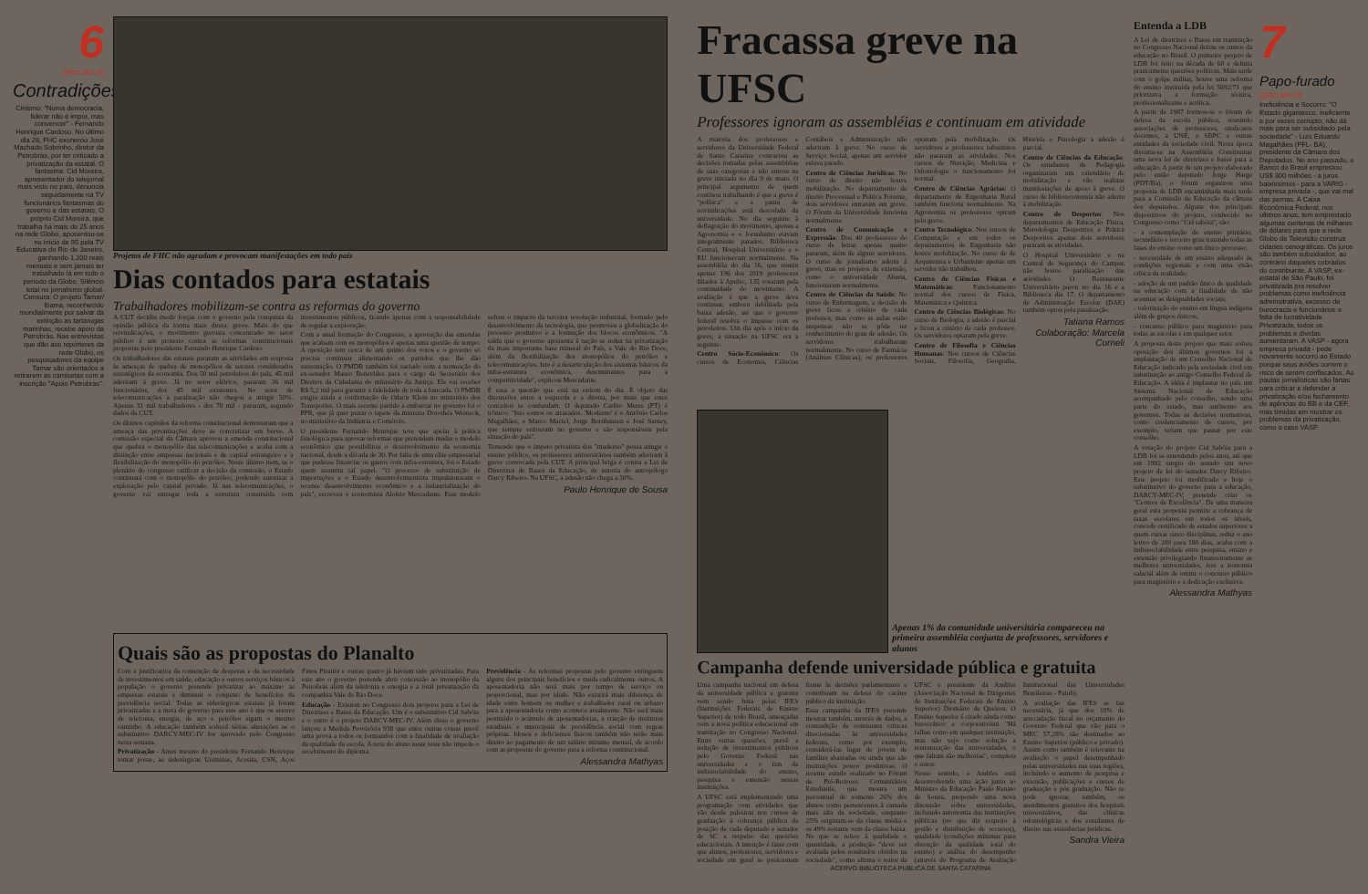6
ZERO MAI 95
Contradições
Cinismo: "Numa democracia, liderar não é impor, mas convencer" - Fernando Henrique Cardoso. No último dia 28, FHC exonerou José Machado Sobrinho, diretor da Petrobrás, por ter criticado a privatização da estatal. O fantasma: Cid Moreira, apresentador do telejornal mais visto no país, denuncia seguidamente na TV funcionários fantasmas do governo e das estatais. O próprio Cid Moreira, que trabalha há mais de 25 anos na rede Globo, aposentou-se no início de 95 pela TV Educativa do Rio de Janeiro, ganhando 1.200 reais mensais e sem jamais ter trabalhado lá em todo o período da Globo. Silêncio total no jornalismo global. Censura: O projeto Tamar/ Ibama, reconhecido mundialmente por salvar da extinção as tartarugas marinhas, recebe apoio da Petrobrás. Nas entrevistas que dão aos repórteres da rede Globo, os pesquisadores da equipe Tamar são orientados a retirarem as camisetas com a inscrição "Apoio Petrobrás".
Projetos de FHC não agradam e provocam manifestações em todo país
Dias contados para estatais
Trabalhadores mobilizam-se contra as reformas do governo
A CUT decidiu medir forças com o governo pela conquista da opinião pública da forma mais direta: greve. Mais do que reivindicações, o movimento grevista concentrado no setor público é um protesto contra as reformas constitucionais propostas pelo presidente Fernando Henrique Cardoso.
Os trabalhadores das estatais pararam as atividades em resposta às ameaças de quebra de monopólios de setores considerados estratégicos da economia. Dos 50 mil petroleiros do país, 45 mil aderiram à greve. Já no setor elétrico, pararam 36 mil funcionários, dos 45 mil existentes. No setor de telecomunicações a paralisação não chegou a atingir 50%. Apenas 31 mil trabalhadores - dos 70 mil - pararam, segundo dados da CUT.
Os últimos capítulos da reforma constitucional demonstram que a ameaça das privatizações deve se concretizar em breve. A comissão especial da Câmara aprovou a emenda constitucional que quebra o monopólio das telecomunicações e acaba com a distinção entre empresas nacionais e de capital estrangeiro e a flexibilização do monopólio do petróleo. Neste último item, se o plenário do congresso ratificar a decisão da comissão, o Estado continuará com o monopólio do petróleo, podendo autorizar a exploração pelo capital privado. Já nas telecomunicações, o governo vai entregar toda a estrutura construída com investimentos públicos, ficando apenas com a responsabilidade de regular a exploração.
Com a atual formação do Congresso, a aprovação das emendas que acabam com os monopólios é apenas uma questão de tempo. A oposição tem cerca de um quinto dos votos e o governo só precisa continuar alimentando os partidos que lhe dão sustentação. O PMDB também foi saciado com a nomeação do ex-senador Mauro Benevides para o cargo de Secretário dos Direitos da Cidadania do ministério da Justiça. Ele vai receber R$ 5,2 mil para garantir a fidelidade de toda a bancada. O PMDB exigiu ainda a confirmação de Odacir Klein no ministério dos Transportes. O mais recente partido a embarcar no governo foi o PPR, que já quer puxar o tapete da ministra Dorothéa Werneck, no ministério da Indústria e Comércio.
O presidente Fernando Henrique teve que apelar à prática fisiológica para aprovar reformas que pretendem mudar o modelo econômico que possibilitou o desenvolvimento da economia nacional, desde a década de 30. Por falta de uma elite empresarial que pudesse financiar os gastos com infra-estrutura, foi o Estado quem assumiu tal papel. "O processo de substituição de importações e o Estado desenvolvimentista impulsionaram o recente desenvolvimento econômico e a industrialização do país", escreveu o economista Aloísio Mercadante. Esse modelo sofreu o impacto da terceira revolução industrial, formado pelo desenvolvimento da tecnologia, que promoveu a globalização do processo produtivo e a formação dos blocos econômicos. "A saída que o governo apresenta à nação se reduz na privatização da mais importante base mineral do País, a Vale do Rio Doce, além da flexibilização dos monopólios do petróleo e telecomunicações. Isto é a desarticulação dos sistemas básicos da infra-estrutura econômica, determinantes para a competitividade", explicou Mercadante.
É essa a questão que está na ordem do dia. É objeto das discussões entre a esquerda e a direita, por mais que estes conceitos se confundam. O deputado Carlito Merss (PT) é irônico: "Isto somos os atrasados. 'Moderno' é o Antônio Carlos Magalhães, o Marco Maciel, Jorge Bornhausen e José Sarney, que sempre estiveram no governo e são responsáveis pela situação do país".
Temendo que o ímpeto privatista dos "muderno" possa atingir o ensino público, os professores universitários também aderiram à greve convocada pela CUT. A principal briga é contra a Lei de Diretrizes de Bases da Educação, de autoria do antropólogo Darcy Ribeiro. Na UFSC, a adesão não chega a 30%.
Paulo Henrique de Sousa
Quais são as propostas do Planalto
Com a justificativa da contenção de despesas e da necessidade de investimentos em saúde, educação e outros serviços básicos à população o governo pretende privatizar ao máximo as empresas estatais e diminuir o conjunto de benefícios da previdência social. Todas as siderúrgicas estatais já foram privatizadas e a meta do governo para este ano é que os setores de telefonia, energia, de aço e petróleo sigam o mesmo caminho. A educação também sofrerá sérias alterações se o substitutivo DARCY-MEC-IV for aprovado pelo Congresso nesta semana.
Privatização - Antes mesmo do presidente Fernando Henrique tomar posse, as siderúrgicas Usiminas, Acesita, CSN, Aços Finos Piratini e outras quatro já haviam sido privatizadas. Para este ano o governo pretende abrir concessão ao monopólio da Petrobrás além da telefonia e energia e a total privatização da companhia Vale do Rio Doce.
Educação - Existem no Congresso dois projetos para a Lei de Diretrizes e Bases da Educação. Um é o substitutivo Cid Sabóia e o outro é o projeto DARCY-MEC-IV. Além disso o governo lançou a Medida Provisória 938 que entre outras coisas prevê uma prova a todos os formandos com a finalidade de avaliação da qualidade da escola. A nota do aluno neste teste não impede o recebimento do diploma.
Previdência - As reformas propostas pelo governo extinguem alguns dos principais benefícios e muda radicalmente outros. A aposentadoria não será mais por tempo de serviço ou proporcional, mas por idade. Não existirá mais diferença de idade entre homem ou mulher e trabalhador rural ou urbano para a aposentadoria como acontece atualmente. Não será mais permitido o acúmulo de aposentadorias, a criação de institutos estaduais e municipais de previdência social com regras próprias. Idosos e deficientes físicos também não terão mais direito ao pagamento de um salário mínimo mensal, de acordo com as propostas do governo para a reforma constitucional.
Alessandra Mathyas
Fracassa greve na UFSC
Professores ignoram as assembléias e continuam em atividade
A maioria dos professores e servidores da Universidade Federal de Santa Catarina contrariou as decisões tomadas pelas assembléias de suas categorias e não entrou na greve iniciada no dia 9 de maio. O principal argumento de quem continou trabalhando é que a greve é "política" e a pauta de reivindicações está descolada da universidade. No dia seguinte à deflagração do movimento, apenas a Agronomia e o Jornalismo etavam integralmente parados. Biblioteca Central, Hospital Universitário e o RU funcionavam normalmente. Na assembléia do dia 16, que reuniu apenas 196 dos 2019 professores filiados à Apufsc, 135 votaram pela continuidade do movimento. A avaliação é que a greve deva continuar, embora debilitada pela baixa adesão, até que o governo federal resolva o impasse com os petroleiros. Um dia após o início da greve, a situação na UFSC era a seguinte:
Centro Sócio-Econômico: Os cursos de Economia, Ciências Contábeis e Administração não aderiram à greve. No curso de Serviço Social, apenas um servidor estava parado.
Centro de Ciências Jurídicas: No curso de direito não houve mobilização. No departamento de direito Processual e Prática Forense, dois servidores entraram em greve. O Fórum da Universidade funciona normalmente.
Centro de Comunicação e Expressão: Dos 40 professores do curso de letras apenas quatro pararam, além de alguns servidores. O curso de jornalismo aderiu à greve, mas os projetos de extensão, como o universidade Aberta, funcionaram normalmente.
Centro de Ciências da Saúde: No curso de Enfermagem, a decisão de greve ficou a critério de cada professor, mas como as aulas estão suspensas não se pôde ter conhecimento do grau de adesão. Os servidores trabalharam normalmente. No curso de Farmácia (Análises Clínicas), os professores optaram pela mobilização. Os servidores e professores substitutos não pararam as atividades. Nos cursos de Nutrição, Medicina e Odontologia o funcionamento foi normal.
Centro de Ciências Agrárias: O departamento de Engenharia Rural também funciona normalmente. Na Agronomia os professores optram pela greve.
Centro Tecnológico: Nos cursos de Computação e em todos os departamentos de Engenharia não houve mobilização. No curso de de Arquitetura e Urbanismo apenas um servidor não trabalhou.
Centro de Ciências Físicas e Matemáticas: Funcionamento normal dos cursos de Física, Matemática e Química.
Centro de Ciências Biológicas: No curso de Biologia, a adesão é parcial e ficou a critério de cada professor. Os servidores optaram pela greve.
Centro de Filosofia e Ciências Humanas: Nos cursos de Ciências Sociais, Filosofia, Geografia, História e Psicologia a adesão é parcial.
Centro de Ciências da Educação: Os estudantes de Pedagogia organizaram um calendário de mobilização e vão realizar manifestações de apoio à greve. O curso de biblioteconomia não aderiu à mobilização.
Centro de Desportos: Nos departamentos de Educação Física, Metodologia Desportiva e Prática Desportiva apenas dois servidores pararam as atividades.
O Hospital Universitário e na Central de Segurança do Campus não houve paralisação das atividades. O Restaurante Universitário parou no dia 16 e a Biblioteca dia 17. O departamento de Administração Escolar (DAE) também optou pela paralisação.
Tatiana Ramos
Colaboração: Marcela Corneli
Apenas 1% da comunidade universitária compareceu na primeira assembléia conjunta de professores, servidores e alunos
Campanha defende universidade pública e gratuita
Uma campanha nacional em defesa da universidade pública e gratuita vem sendo feita pelas IFES (Instituições Federais de Ensino Superior) de todo Brasil, ameaçadas com a nova política educacional em tramitação no Congresso Nacional. Entre outras questões, prevê a redução de investimentos públicos pelo Governo Federal nas universidades e o fim da indissociabilidade do ensino, pesquisa e extensão nessas instituições.
A UFSC está implementando uma programação com atividades que vão desde palestras nos cursos de graduação à cobrança pública da posição de cada deputado e senador de SC a respeito das questões educacionais. A intenção é fazer com que alunos, professores, servidores e sociedade em geral se posicionem frente às decisões parlamentares e contribuam na defesa do caráter público da instituição.
Essa campanha da IFES pretende mostrar também, através de dados, a contradição de constantes críticas direcionadas às universidades federais, como por exemplo, considerá-las lugar de jovens de famílias abastadas ou ainda que são instituições pouco produtivas. O recente estudo realizado no Fórum de Pró-Reitores Comunitários Estudantis, que mostra um percentual de somente 26% dos alunos como pertencentes à camada mais alta da sociedade, enquanto 25% originam-se da classe média e os 49% restante vem da classe baixa. No que se refere à qualidade e quantidade, a produção "deve ser avaliada pelos resultados obtidos na sociedade", como afirma o reitor da UFSC e presidente da Andifes (Associação Nacional de Dirigentes de Instituições Federais de Ensino Superior) Diomário de Queiroz. O Ensino Superior é citado ainda como burocrático e corporativista "Há falhas como em qualquer instituição, mas não vejo como solução a restruturação das universidades, o que faltam são melhorias", completa o reitor.
Nesse sentido, a Andifes está desenvolvendo uma ação junto ao Ministro da Educação Paulo Renato de Souza, propondo uma nova discussão sobre universidades, incluindo autonomia das instituições públicas (no que diz respeito à gestão e distribuição de recursos), qualidade (condições mínimas para obtenção da qualidade total do ensino) e análise do desempenho (através do Programa de Avaliação Institucional das Universidades Brasileiras - Paiub).
A avaliação das IFES se faz necessária, já que dos 18% de arrecadação fiscal no orçamento do Governo Federal que vão para o MEC 57,28% são destinados ao Ensino Superior (público e privado). Assim como também é relevante na avaliação o papel desempenhado pelas universidades nas suas regiões, incluindo o aumento de pesquisa e extensão, publicações e cursos de graduação e pós graduação. Não se pode ignorar, também, os atendimentos gratuitos dos hospitais universitários, das clínicas odontológicas e dos estudantes de direito nas assistências jurídicas.
Sandra Vieira
ACERVO BIBLIOTECA PUBLICA DE SANTA CATARINA
Entenda a LDB
A Lei de diretrizes e Bases em tramitação no Congresso Nacional define os rumos da educação no Brasil. O primeiro projeto de LDB foi feito na década de 60 e definia praticamente questões políticas. Mais tarde com o golpe militar, houve uma reforma do ensino instituída pela lei 5692/71 que priorizava a formação técnica, profissionalizante e acrítica.
A partir de 1987 formou-se o fórum de defesa da escola pública, reunindo associações de professores, sindicatos docentes, a UNE, a SBPC e outras entidades da sociedade civil. Nesta época discutia-se na Assembléia Constituinte uma nova lei de diretrizes e bases para a educação. A partir de um projeto elaborado pelo então deputado Jorge Harge (PDT/Ba), o fórum organizou uma proposta de LDB encaminhada mais tarde para a Comissão de Educação da câmara dos deputados. Alguns dos principais dispositivos do projeto, conhecido no Congresso como "Cid sabóia", são:
- a contemplação do ensino primário, secundário e terceiro grau tratando todas as fases do ensino como um único processo;
- necessidade de um ensino adequado às condições regionais e com uma visão crítica da realidade;
- adoção de um padrão único de qualidade na educação com a finalidade de não acentuar as desigualdades sociais;
- valorização do ensino em língua indígena além de grupos étnicos;
- concurso público para magistério para todas as escolas e em qualquer setor.
A proposta deste projeto que mais sofreu oposição dos últimos governos foi a implantação de um Conselho Nacional de Educação indicado pela sociedade civil em substituição ao antigo Conselho Federal de Educação. A idéia é implantar no país um Sistema Nacional de Educação acompanhado pelo conselho, sendo uma parte do estado, mas autônomo aos governos. Todas as decisões normativas, como credenciamento de cursos, por exemplo, teriam que passar por este conselho.
A votação do projeto Cid Sabóia para a LDB foi se estendendo pelos anos, até que em 1992 surgiu do senado um novo projeto de lei do senador Darcy Ribeiro. Este projeto foi modificado e hoje o substitutivo do governo para a educação, DARCY-MEC-IV, pretende criar os "Centros de Excelência". De uma maneira geral esta proposta permite a cobrança de taxas escolares em todos os níveis, concede certificado de estudos superiores a quem cursar cinco disciplinas, reduz o ano letivo de 200 para 180 dias, acaba com a indissociabilidade entre pesquisa, ensino e extensão privilegiando financeiramente as melhores universidades, fere a isonomia salarial além de omitir o concurso público para magistério e a dedicação exclusiva.
Alessandra Mathyas
7
Papo-furado
ZERO MAI 95
Ineficiência e Socorro: "O Estado gigantesco, ineficiente e por vezes corrupto, não dá mais para ser subsidiado pela sociedade" - Luís Eduardo Magalhães (PFL- BA), presidente da Câmara dos Deputados. No ano passado, o Banco do Brasil emprestou US$ 300 milhões - a juros baixíssimos - para a VARIG - empresa privada -, que vai mal das pernas. A Caixa Econômica Federal, nos últimos anos, tem emprestado algumas centenas de milhares de dólares para que a rede Globo de Televisão construa cidades cenográficas. Os juros são também subsidiados, ao contrário daqueles cobrados do contribuinte. A VASP, ex-estatal de São Paulo, foi privatizada pra resolver problemas como ineficiência adminsitrativa, excesso de burocracia e funcionários e falta de lucratividade. Privatizada, todos os problemas e dívidas aumentaram. A VASP - agora empresa privada - pede novamente socorro ao Estado porque seus aviões correm o risco de serem confiscados. As pautas jornalísticas são fartas para criticar e defender a privatização e/ou fechamento de agências do BB e da CEF, mas tímidas em mostrar os problemas da privatização, como o caso VASP.